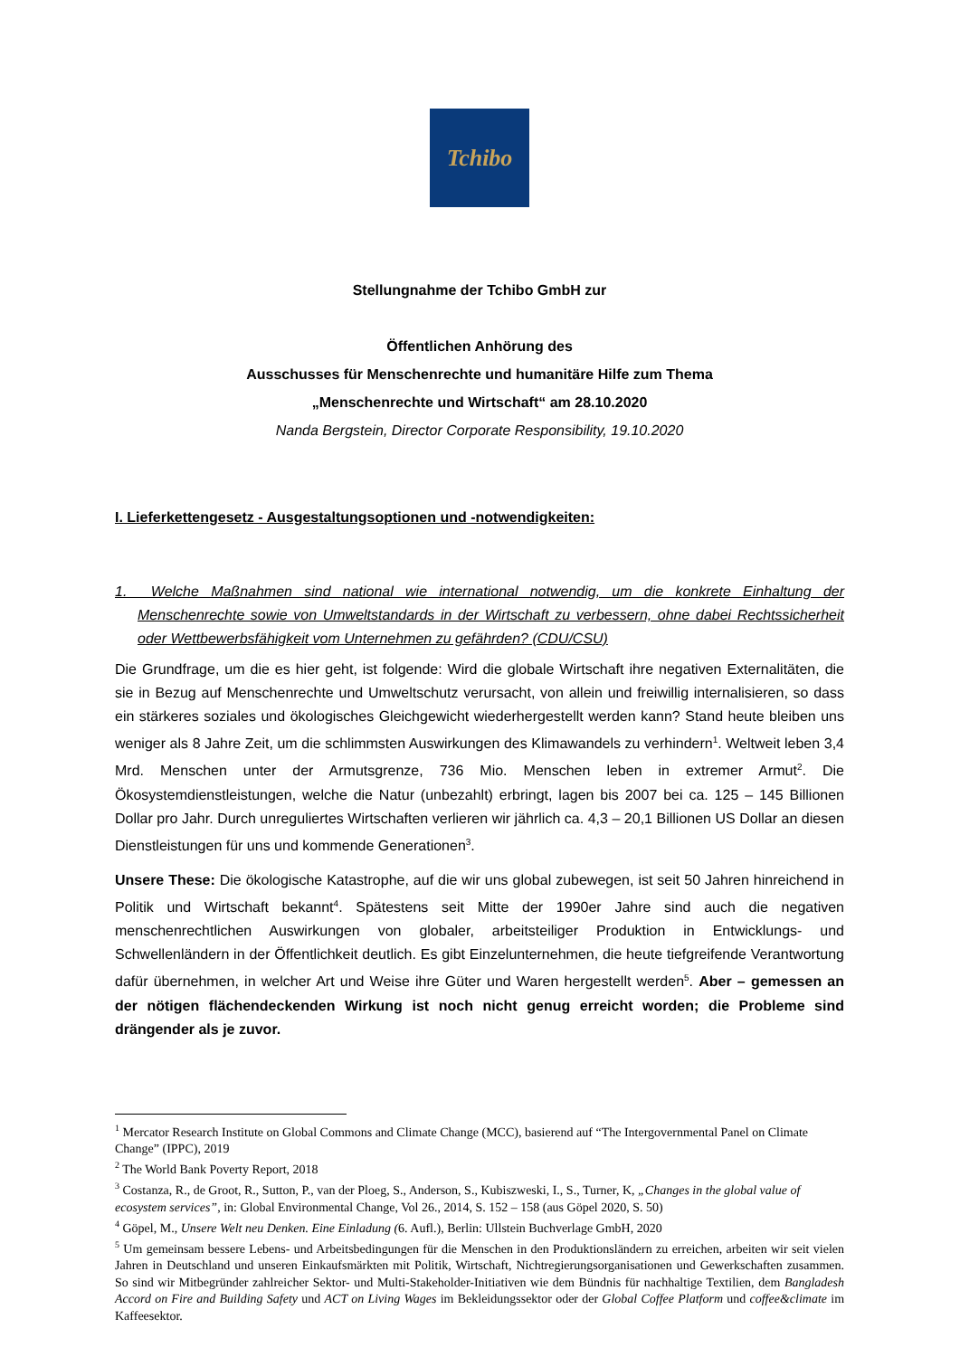Tchibo
Stellungnahme der Tchibo GmbH zur
Öffentlichen Anhörung des
Ausschusses für Menschenrechte und humanitäre Hilfe zum Thema
„Menschenrechte und Wirtschaft“ am 28.10.2020
Nanda Bergstein, Director Corporate Responsibility, 19.10.2020
I. Lieferkettengesetz - Ausgestaltungsoptionen und -notwendigkeiten:
1. Welche Maßnahmen sind national wie international notwendig, um die konkrete Einhaltung der Menschenrechte sowie von Umweltstandards in der Wirtschaft zu verbessern, ohne dabei Rechtssicherheit oder Wettbewerbsfähigkeit vom Unternehmen zu gefährden? (CDU/CSU)
Die Grundfrage, um die es hier geht, ist folgende: Wird die globale Wirtschaft ihre negativen Externalitäten, die sie in Bezug auf Menschenrechte und Umweltschutz verursacht, von allein und freiwillig internalisieren, so dass ein stärkeres soziales und ökologisches Gleichgewicht wiederhergestellt werden kann? Stand heute bleiben uns weniger als 8 Jahre Zeit, um die schlimmsten Auswirkungen des Klimawandels zu verhindern<sup>1</sup>. Weltweit leben 3,4 Mrd. Menschen unter der Armutsgrenze, 736 Mio. Menschen leben in extremer Armut<sup>2</sup>. Die Ökosystemdienstleistungen, welche die Natur (unbezahlt) erbringt, lagen bis 2007 bei ca. 125 – 145 Billionen Dollar pro Jahr. Durch unreguliertes Wirtschaften verlieren wir jährlich ca. 4,3 – 20,1 Billionen US Dollar an diesen Dienstleistungen für uns und kommende Generationen<sup>3</sup>.
Unsere These: Die ökologische Katastrophe, auf die wir uns global zubewegen, ist seit 50 Jahren hinreichend in Politik und Wirtschaft bekannt<sup>4</sup>. Spätestens seit Mitte der 1990er Jahre sind auch die negativen menschenrechtlichen Auswirkungen von globaler, arbeitsteiliger Produktion in Entwicklungs- und Schwellenländern in der Öffentlichkeit deutlich. Es gibt Einzelunternehmen, die heute tiefgreifende Verantwortung dafür übernehmen, in welcher Art und Weise ihre Güter und Waren hergestellt werden<sup>5</sup>. Aber – gemessen an der nötigen flächendeckenden Wirkung ist noch nicht genug erreicht worden; die Probleme sind drängender als je zuvor.
<sup>1</sup> Mercator Research Institute on Global Commons and Climate Change (MCC), basierend auf “The Intergovernmental Panel on Climate Change” (IPPC), 2019
<sup>2</sup> The World Bank Poverty Report, 2018
<sup>3</sup> Costanza, R., de Groot, R., Sutton, P., van der Ploeg, S., Anderson, S., Kubiszweski, I., S., Turner, K, „Changes in the global value of ecosystem services”, in: Global Environmental Change, Vol 26., 2014, S. 152 – 158 (aus Göpel 2020, S. 50)
<sup>4</sup> Göpel, M., Unsere Welt neu Denken. Eine Einladung (6. Aufl.), Berlin: Ullstein Buchverlage GmbH, 2020
<sup>5</sup> Um gemeinsam bessere Lebens- und Arbeitsbedingungen für die Menschen in den Produktionsländern zu erreichen, arbeiten wir seit vielen Jahren in Deutschland und unseren Einkaufsmärkten mit Politik, Wirtschaft, Nichtregierungsorganisationen und Gewerkschaften zusammen. So sind wir Mitbegründer zahlreicher Sektor- und Multi-Stakeholder-Initiativen wie dem Bündnis für nachhaltige Textilien, dem Bangladesh Accord on Fire and Building Safety und ACT on Living Wages im Bekleidungssektor oder der Global Coffee Platform und coffee&climate im Kaffeesektor.